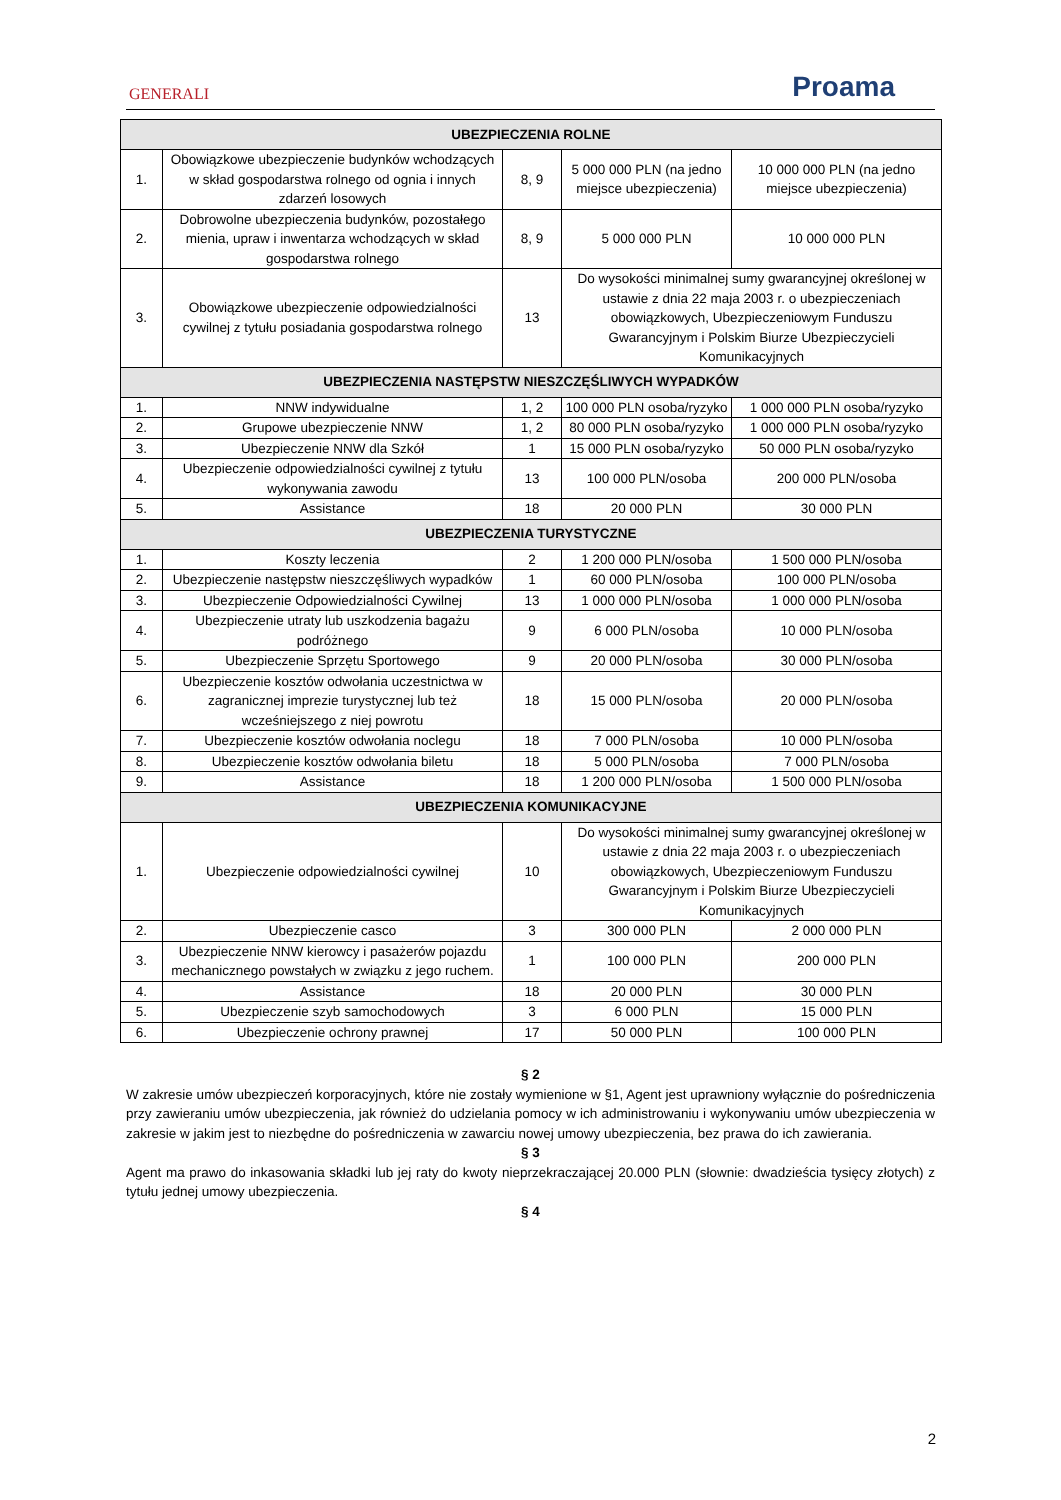GENERALI
Proama
| UBEZPIECZENIA ROLNE | | | | |
| --- | --- | --- | --- | --- |
| 1. | Obowiązkowe ubezpieczenie budynków wchodzących w skład gospodarstwa rolnego od ognia i innych zdarzeń losowych | 8, 9 | 5 000 000 PLN (na jedno miejsce ubezpieczenia) | 10 000 000 PLN (na jedno miejsce ubezpieczenia) |
| 2. | Dobrowolne ubezpieczenia budynków, pozostałego mienia, upraw i inwentarza wchodzących w skład gospodarstwa rolnego | 8, 9 | 5 000 000 PLN | 10 000 000 PLN |
| 3. | Obowiązkowe ubezpieczenie odpowiedzialności cywilnej z tytułu posiadania gospodarstwa rolnego | 13 | Do wysokości minimalnej sumy gwarancyjnej określonej w ustawie z dnia 22 maja 2003 r. o ubezpieczeniach obowiązkowych, Ubezpieczeniowym Funduszu Gwarancyjnym i Polskim Biurze Ubezpieczycieli Komunikacyjnych | |
| UBEZPIECZENIA NASTĘPSTW NIESZCZĘŚLIWYCH WYPADKÓW | | | | |
| 1. | NNW indywidualne | 1, 2 | 100 000 PLN osoba/ryzyko | 1 000 000 PLN osoba/ryzyko |
| 2. | Grupowe ubezpieczenie NNW | 1, 2 | 80 000 PLN osoba/ryzyko | 1 000 000 PLN osoba/ryzyko |
| 3. | Ubezpieczenie NNW dla Szkół | 1 | 15 000 PLN osoba/ryzyko | 50 000 PLN osoba/ryzyko |
| 4. | Ubezpieczenie odpowiedzialności cywilnej z tytułu wykonywania zawodu | 13 | 100 000 PLN/osoba | 200 000 PLN/osoba |
| 5. | Assistance | 18 | 20 000 PLN | 30 000 PLN |
| UBEZPIECZENIA TURYSTYCZNE | | | | |
| 1. | Koszty leczenia | 2 | 1 200 000 PLN/osoba | 1 500 000 PLN/osoba |
| 2. | Ubezpieczenie następstw nieszczęśliwych wypadków | 1 | 60 000 PLN/osoba | 100 000 PLN/osoba |
| 3. | Ubezpieczenie Odpowiedzialności Cywilnej | 13 | 1 000 000 PLN/osoba | 1 000 000 PLN/osoba |
| 4. | Ubezpieczenie utraty lub uszkodzenia bagażu podróżnego | 9 | 6 000 PLN/osoba | 10 000 PLN/osoba |
| 5. | Ubezpieczenie Sprzętu Sportowego | 9 | 20 000 PLN/osoba | 30 000 PLN/osoba |
| 6. | Ubezpieczenie kosztów odwołania uczestnictwa w zagranicznej imprezie turystycznej lub też wcześniejszego z niej powrotu | 18 | 15 000 PLN/osoba | 20 000 PLN/osoba |
| 7. | Ubezpieczenie kosztów odwołania noclegu | 18 | 7 000 PLN/osoba | 10 000 PLN/osoba |
| 8. | Ubezpieczenie kosztów odwołania biletu | 18 | 5 000 PLN/osoba | 7 000 PLN/osoba |
| 9. | Assistance | 18 | 1 200 000 PLN/osoba | 1 500 000 PLN/osoba |
| UBEZPIECZENIA KOMUNIKACYJNE | | | | |
| 1. | Ubezpieczenie odpowiedzialności cywilnej | 10 | Do wysokości minimalnej sumy gwarancyjnej określonej w ustawie z dnia 22 maja 2003 r. o ubezpieczeniach obowiązkowych, Ubezpieczeniowym Funduszu Gwarancyjnym i Polskim Biurze Ubezpieczycieli Komunikacyjnych | |
| 2. | Ubezpieczenie casco | 3 | 300 000 PLN | 2 000 000 PLN |
| 3. | Ubezpieczenie NNW kierowcy i pasażerów pojazdu mechanicznego powstałych w związku z jego ruchem. | 1 | 100 000 PLN | 200 000 PLN |
| 4. | Assistance | 18 | 20 000 PLN | 30 000 PLN |
| 5. | Ubezpieczenie szyb samochodowych | 3 | 6 000 PLN | 15 000 PLN |
| 6. | Ubezpieczenie ochrony prawnej | 17 | 50 000 PLN | 100 000 PLN |
§ 2
W zakresie umów ubezpieczeń korporacyjnych, które nie zostały wymienione w §1, Agent jest uprawniony wyłącznie do pośredniczenia przy zawieraniu umów ubezpieczenia, jak również do udzielania pomocy w ich administrowaniu i wykonywaniu umów ubezpieczenia w zakresie w jakim jest to niezbędne do pośredniczenia w zawarciu nowej umowy ubezpieczenia, bez prawa do ich zawierania.
§ 3
Agent ma prawo do inkasowania składki lub jej raty do kwoty nieprzekraczającej 20.000 PLN (słownie: dwadzieścia tysięcy złotych) z tytułu jednej umowy ubezpieczenia.
§ 4
2